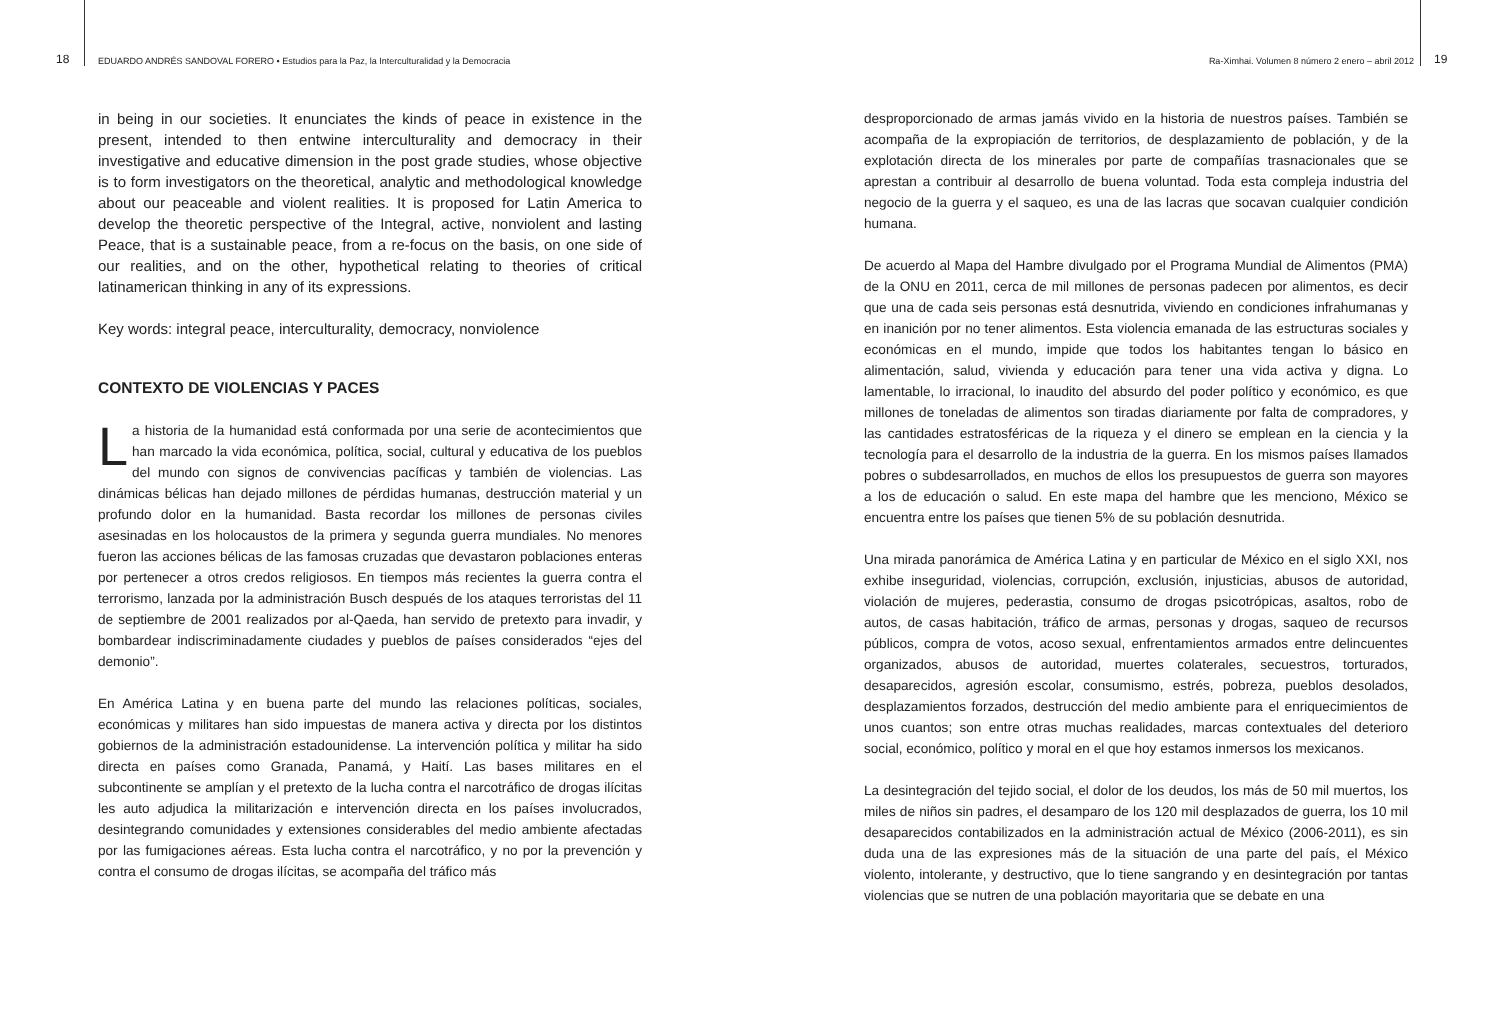18 EDUARDO ANDRÉS SANDOVAL FORERO • Estudios para la Paz, la Interculturalidad y la Democracia
in being in our societies. It enunciates the kinds of peace in existence in the present, intended to then entwine interculturality and democracy in their investigative and educative dimension in the post grade studies, whose objective is to form investigators on the theoretical, analytic and methodological knowledge about our peaceable and violent realities. It is proposed for Latin America to develop the theoretic perspective of the Integral, active, nonviolent and lasting Peace, that is a sustainable peace, from a re-focus on the basis, on one side of our realities, and on the other, hypothetical relating to theories of critical latinamerican thinking in any of its expressions.
Key words: integral peace, interculturality, democracy, nonviolence
CONTEXTO DE VIOLENCIAS Y PACES
La historia de la humanidad está conformada por una serie de acontecimientos que han marcado la vida económica, política, social, cultural y educativa de los pueblos del mundo con signos de convivencias pacíficas y también de violencias. Las dinámicas bélicas han dejado millones de pérdidas humanas, destrucción material y un profundo dolor en la humanidad. Basta recordar los millones de personas civiles asesinadas en los holocaustos de la primera y segunda guerra mundiales. No menores fueron las acciones bélicas de las famosas cruzadas que devastaron poblaciones enteras por pertenecer a otros credos religiosos. En tiempos más recientes la guerra contra el terrorismo, lanzada por la administración Busch después de los ataques terroristas del 11 de septiembre de 2001 realizados por al-Qaeda, han servido de pretexto para invadir, y bombardear indiscriminadamente ciudades y pueblos de países considerados “ejes del demonio”.
En América Latina y en buena parte del mundo las relaciones políticas, sociales, económicas y militares han sido impuestas de manera activa y directa por los distintos gobiernos de la administración estadounidense. La intervención política y militar ha sido directa en países como Granada, Panamá, y Haití. Las bases militares en el subcontinente se amplían y el pretexto de la lucha contra el narcotráfico de drogas ilícitas les auto adjudica la militarización e intervención directa en los países involucrados, desintegrando comunidades y extensiones considerables del medio ambiente afectadas por las fumigaciones aéreas. Esta lucha contra el narcotráfico, y no por la prevención y contra el consumo de drogas ilícitas, se acompaña del tráfico más
Ra-Ximhai. Volumen 8 número 2 enero – abril 2012 19
desproporcionado de armas jamás vivido en la historia de nuestros países. También se acompaña de la expropiación de territorios, de desplazamiento de población, y de la explotación directa de los minerales por parte de compañías trasnacionales que se aprestan a contribuir al desarrollo de buena voluntad. Toda esta compleja industria del negocio de la guerra y el saqueo, es una de las lacras que socavan cualquier condición humana.
De acuerdo al Mapa del Hambre divulgado por el Programa Mundial de Alimentos (PMA) de la ONU en 2011, cerca de mil millones de personas padecen por alimentos, es decir que una de cada seis personas está desnutrida, viviendo en condiciones infrahumanas y en inanición por no tener alimentos. Esta violencia emanada de las estructuras sociales y económicas en el mundo, impide que todos los habitantes tengan lo básico en alimentación, salud, vivienda y educación para tener una vida activa y digna. Lo lamentable, lo irracional, lo inaudito del absurdo del poder político y económico, es que millones de toneladas de alimentos son tiradas diariamente por falta de compradores, y las cantidades estratosféricas de la riqueza y el dinero se emplean en la ciencia y la tecnología para el desarrollo de la industria de la guerra. En los mismos países llamados pobres o subdesarrollados, en muchos de ellos los presupuestos de guerra son mayores a los de educación o salud. En este mapa del hambre que les menciono, México se encuentra entre los países que tienen 5% de su población desnutrida.
Una mirada panorámica de América Latina y en particular de México en el siglo XXI, nos exhibe inseguridad, violencias, corrupción, exclusión, injusticias, abusos de autoridad, violación de mujeres, pederastia, consumo de drogas psicotrópicas, asaltos, robo de autos, de casas habitación, tráfico de armas, personas y drogas, saqueo de recursos públicos, compra de votos, acoso sexual, enfrentamientos armados entre delincuentes organizados, abusos de autoridad, muertes colaterales, secuestros, torturados, desaparecidos, agresión escolar, consumismo, estrés, pobreza, pueblos desolados, desplazamientos forzados, destrucción del medio ambiente para el enriquecimientos de unos cuantos; son entre otras muchas realidades, marcas contextuales del deterioro social, económico, político y moral en el que hoy estamos inmersos los mexicanos.
La desintegración del tejido social, el dolor de los deudos, los más de 50 mil muertos, los miles de niños sin padres, el desamparo de los 120 mil desplazados de guerra, los 10 mil desaparecidos contabilizados en la administración actual de México (2006-2011), es sin duda una de las expresiones más de la situación de una parte del país, el México violento, intolerante, y destructivo, que lo tiene sangrando y en desintegración por tantas violencias que se nutren de una población mayoritaria que se debate en una